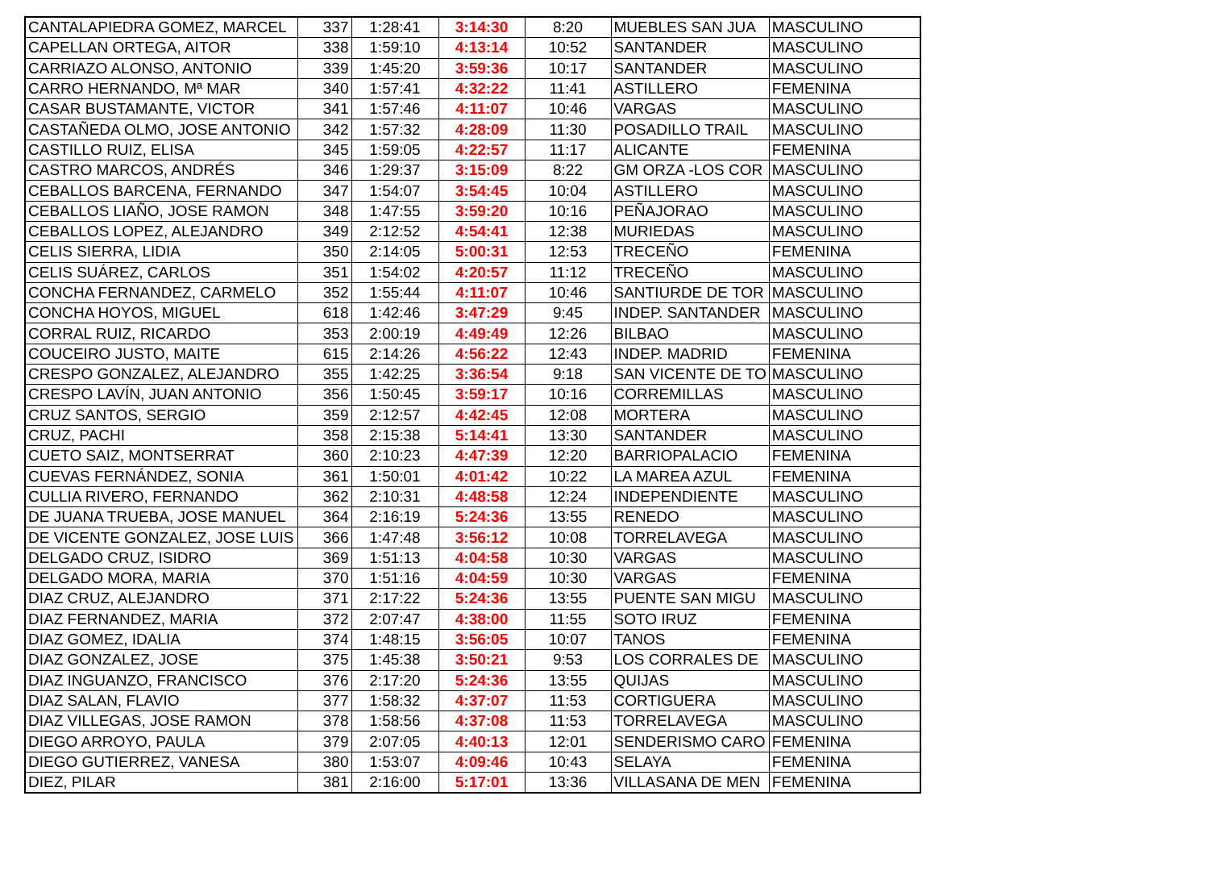| CANTALAPIEDRA GOMEZ, MARCEL | 337 | 1:28:41 | 3:14:30 | 8:20 | MUEBLES SAN JUA | MASCULINO |
| CAPELLAN ORTEGA, AITOR | 338 | 1:59:10 | 4:13:14 | 10:52 | SANTANDER | MASCULINO |
| CARRIAZO ALONSO, ANTONIO | 339 | 1:45:20 | 3:59:36 | 10:17 | SANTANDER | MASCULINO |
| CARRO HERNANDO, Mª MAR | 340 | 1:57:41 | 4:32:22 | 11:41 | ASTILLERO | FEMENINA |
| CASAR BUSTAMANTE, VICTOR | 341 | 1:57:46 | 4:11:07 | 10:46 | VARGAS | MASCULINO |
| CASTAÑEDA OLMO, JOSE ANTONIO | 342 | 1:57:32 | 4:28:09 | 11:30 | POSADILLO TRAIL | MASCULINO |
| CASTILLO RUIZ, ELISA | 345 | 1:59:05 | 4:22:57 | 11:17 | ALICANTE | FEMENINA |
| CASTRO MARCOS, ANDRÉS | 346 | 1:29:37 | 3:15:09 | 8:22 | GM ORZA -LOS COR | MASCULINO |
| CEBALLOS BARCENA, FERNANDO | 347 | 1:54:07 | 3:54:45 | 10:04 | ASTILLERO | MASCULINO |
| CEBALLOS LIAÑO, JOSE RAMON | 348 | 1:47:55 | 3:59:20 | 10:16 | PEÑAJORAO | MASCULINO |
| CEBALLOS LOPEZ, ALEJANDRO | 349 | 2:12:52 | 4:54:41 | 12:38 | MURIEDAS | MASCULINO |
| CELIS SIERRA, LIDIA | 350 | 2:14:05 | 5:00:31 | 12:53 | TRECEÑO | FEMENINA |
| CELIS SUÁREZ, CARLOS | 351 | 1:54:02 | 4:20:57 | 11:12 | TRECEÑO | MASCULINO |
| CONCHA FERNANDEZ, CARMELO | 352 | 1:55:44 | 4:11:07 | 10:46 | SANTIURDE DE TOR | MASCULINO |
| CONCHA HOYOS, MIGUEL | 618 | 1:42:46 | 3:47:29 | 9:45 | INDEP. SANTANDER | MASCULINO |
| CORRAL RUIZ, RICARDO | 353 | 2:00:19 | 4:49:49 | 12:26 | BILBAO | MASCULINO |
| COUCEIRO JUSTO, MAITE | 615 | 2:14:26 | 4:56:22 | 12:43 | INDEP. MADRID | FEMENINA |
| CRESPO GONZALEZ, ALEJANDRO | 355 | 1:42:25 | 3:36:54 | 9:18 | SAN VICENTE DE TO | MASCULINO |
| CRESPO LAVÍN, JUAN ANTONIO | 356 | 1:50:45 | 3:59:17 | 10:16 | CORREMILLAS | MASCULINO |
| CRUZ SANTOS, SERGIO | 359 | 2:12:57 | 4:42:45 | 12:08 | MORTERA | MASCULINO |
| CRUZ, PACHI | 358 | 2:15:38 | 5:14:41 | 13:30 | SANTANDER | MASCULINO |
| CUETO SAIZ, MONTSERRAT | 360 | 2:10:23 | 4:47:39 | 12:20 | BARRIOPALACIO | FEMENINA |
| CUEVAS FERNÁNDEZ, SONIA | 361 | 1:50:01 | 4:01:42 | 10:22 | LA MAREA AZUL | FEMENINA |
| CULLIA RIVERO, FERNANDO | 362 | 2:10:31 | 4:48:58 | 12:24 | INDEPENDIENTE | MASCULINO |
| DE JUANA TRUEBA, JOSE MANUEL | 364 | 2:16:19 | 5:24:36 | 13:55 | RENEDO | MASCULINO |
| DE VICENTE GONZALEZ, JOSE LUIS | 366 | 1:47:48 | 3:56:12 | 10:08 | TORRELAVEGA | MASCULINO |
| DELGADO CRUZ, ISIDRO | 369 | 1:51:13 | 4:04:58 | 10:30 | VARGAS | MASCULINO |
| DELGADO MORA, MARIA | 370 | 1:51:16 | 4:04:59 | 10:30 | VARGAS | FEMENINA |
| DIAZ CRUZ, ALEJANDRO | 371 | 2:17:22 | 5:24:36 | 13:55 | PUENTE SAN MIGU | MASCULINO |
| DIAZ FERNANDEZ, MARIA | 372 | 2:07:47 | 4:38:00 | 11:55 | SOTO IRUZ | FEMENINA |
| DIAZ GOMEZ, IDALIA | 374 | 1:48:15 | 3:56:05 | 10:07 | TANOS | FEMENINA |
| DIAZ GONZALEZ, JOSE | 375 | 1:45:38 | 3:50:21 | 9:53 | LOS CORRALES DE | MASCULINO |
| DIAZ INGUANZO, FRANCISCO | 376 | 2:17:20 | 5:24:36 | 13:55 | QUIJAS | MASCULINO |
| DIAZ SALAN, FLAVIO | 377 | 1:58:32 | 4:37:07 | 11:53 | CORTIGUERA | MASCULINO |
| DIAZ VILLEGAS, JOSE RAMON | 378 | 1:58:56 | 4:37:08 | 11:53 | TORRELAVEGA | MASCULINO |
| DIEGO ARROYO, PAULA | 379 | 2:07:05 | 4:40:13 | 12:01 | SENDERISMO CARO | FEMENINA |
| DIEGO GUTIERREZ, VANESA | 380 | 1:53:07 | 4:09:46 | 10:43 | SELAYA | FEMENINA |
| DIEZ, PILAR | 381 | 2:16:00 | 5:17:01 | 13:36 | VILLASANA DE MEN | FEMENINA |